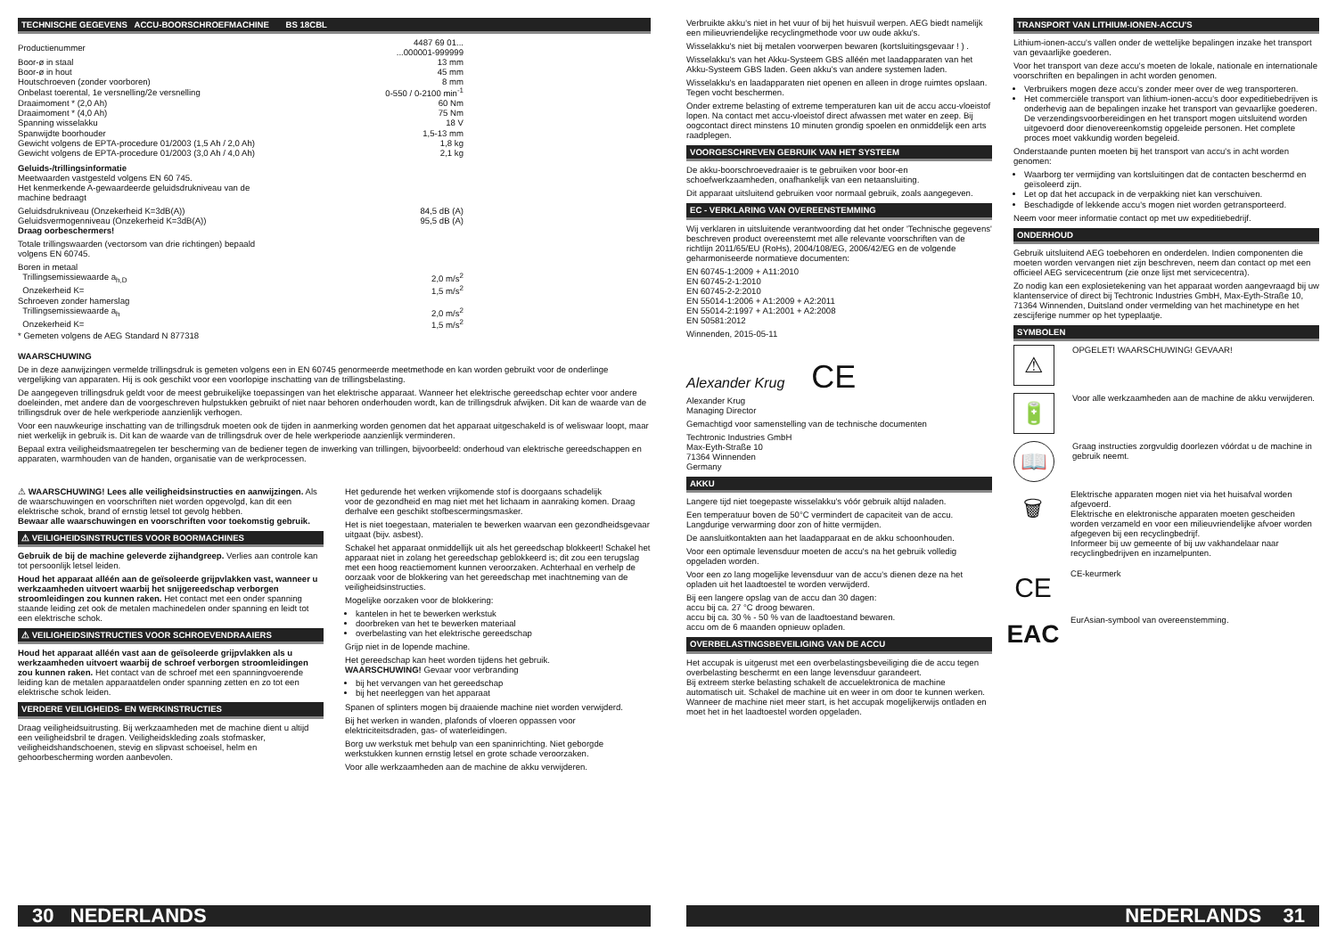TECHNISCHE GEGEVENS ACCU-BOORSCHROEFMACHINE BS 18CBL
| Productienummer | 4487 69 01... ...000001-999999 |
| Boor-ø in staal | 13 mm |
| Boor-ø in hout | 45 mm |
| Houtschroeven (zonder voorboren) | 8 mm |
| Onbelast toerental, 1e versnelling/2e versnelling | 0-550 / 0-2100 min<sup>-1</sup> |
| Draaimoment * (2,0 Ah) | 60 Nm |
| Draaimoment * (4,0 Ah) | 75 Nm |
| Spanning wisselakku | 18 V |
| Spanwijdte boorhouder | 1,5-13 mm |
| Gewicht volgens de EPTA-procedure 01/2003 (1,5 Ah / 2,0 Ah) | 1,8 kg |
| Gewicht volgens de EPTA-procedure 01/2003 (3,0 Ah / 4,0 Ah) | 2,1 kg |
Geluids-/trillingsinformatie
Meetwaarden vastgesteld volgens EN 60 745.
Het kenmerkende A-gewaardeerde geluidsdrukniveau van de
machine bedraagt
| Geluidsdrukniveau (Onzekerheid K=3dB(A)) | 84,5 dB (A) |
| Geluidsvermogenniveau (Onzekerheid K=3dB(A)) | 95,5 dB (A) |
Draag oorbeschermers!
Totale trillingswaarden (vectorsom van drie richtingen) bepaald
volgens EN 60745.
| Boren in metaal | |
| Trillingsemissiewaarde a<sub>h,D</sub> | 2,0 m/s<sup>2</sup> |
| Onzekerheid K= | 1,5 m/s<sup>2</sup> |
| Schroeven zonder hamerslag | |
| Trillingsemissiewaarde a<sub>h</sub> | 2,0 m/s<sup>2</sup> |
| Onzekerheid K= | 1,5 m/s<sup>2</sup> |
* Gemeten volgens de AEG Standard N 877318
WAARSCHUWING
De in deze aanwijzingen vermelde trillingsdruk is gemeten volgens een in EN 60745 genormeerde meetmethode en kan worden gebruikt voor de onderlinge vergelijking van apparaten. Hij is ook geschikt voor een voorlopige inschatting van de trillingsbelasting.
De aangegeven trillingsdruk geldt voor de meest gebruikelijke toepassingen van het elektrische apparaat. Wanneer het elektrische gereedschap echter voor andere doeleinden, met andere dan de voorgeschreven hulpstukken gebruikt of niet naar behoren onderhouden wordt, kan de trillingsdruk afwijken. Dit kan de waarde van de trillingsdruk over de hele werkperiode aanzienlijk verhogen.
Voor een nauwkeurige inschatting van de trillingsdruk moeten ook de tijden in aanmerking worden genomen dat het apparaat uitgeschakeld is of weliswaar loopt, maar niet werkelijk in gebruik is. Dit kan de waarde van de trillingsdruk over de hele werkperiode aanzienlijk verminderen.
Bepaal extra veiligheidsmaatregelen ter bescherming van de bediener tegen de inwerking van trillingen, bijvoorbeeld: onderhoud van elektrische gereedschappen en apparaten, warmhouden van de handen, organisatie van de werkprocessen.
⚠ WAARSCHUWING! Lees alle veiligheidsinstructies en aanwijzingen. Als de waarschuwingen en voorschriften niet worden opgevolgd, kan dit een elektrische schok, brand of ernstig letsel tot gevolg hebben.
Bewaar alle waarschuwingen en voorschriften voor toekomstig gebruik.
⚠ VEILIGHEIDSINSTRUCTIES VOOR BOORMACHINES
Gebruik de bij de machine geleverde zijhandgreep. Verlies aan controle kan tot persoonlijk letsel leiden.
Houd het apparaat alléén aan de geïsoleerde grijpvlakken vast, wanneer u werkzaamheden uitvoert waarbij het snijgereedschap verborgen stroomleidingen zou kunnen raken. Het contact met een onder spanning staande leiding zet ook de metalen machinedelen onder spanning en leidt tot een elektrische schok.
⚠ VEILIGHEIDSINSTRUCTIES VOOR SCHROEVENDRAAIERS
Houd het apparaat alléén vast aan de geïsoleerde grijpvlakken als u werkzaamheden uitvoert waarbij de schroef verborgen stroomleidingen zou kunnen raken. Het contact van de schroef met een spanningvoerende leiding kan de metalen apparaatdelen onder spanning zetten en zo tot een elektrische schok leiden.
VERDERE VEILIGHEIDS- EN WERKINSTRUCTIES
Draag veiligheidsuitrusting. Bij werkzaamheden met de machine dient u altijd een veiligheidsbril te dragen. Veiligheidskleding zoals stofmasker, veiligheidshandschoenen, stevig en slipvast schoeisel, helm en gehoorbescherming worden aanbevolen.
Het gedurende het werken vrijkomende stof is doorgaans schadelijk
voor de gezondheid en mag niet met het lichaam in aanraking komen. Draag derhalve een geschikt stofbescermingsmasker.
Het is niet toegestaan, materialen te bewerken waarvan een gezondheidsgevaar uitgaat (bijv. asbest).
Schakel het apparaat onmiddellijk uit als het gereedschap blokkeert! Schakel het apparaat niet in zolang het gereedschap geblokkeerd is; dit zou een terugslag met een hoog reactiemoment kunnen veroorzaken. Achterhaal en verhelp de oorzaak voor de blokkering van het gereedschap met inachtneming van de veiligheidsinstructies.
Mogelijke oorzaken voor de blokkering:
kantelen in het te bewerken werkstuk
doorbreken van het te bewerken materiaal
overbelasting van het elektrische gereedschap
Grijp niet in de lopende machine.
Het gereedschap kan heet worden tijdens het gebruik.
WAARSCHUWING! Gevaar voor verbranding
bij het vervangen van het gereedschap
bij het neerleggen van het apparaat
Spanen of splinters mogen bij draaiende machine niet worden verwijderd.
Bij het werken in wanden, plafonds of vloeren oppassen voor elektriciteitsdraden, gas- of waterleidingen.
Borg uw werkstuk met behulp van een spaninrichting. Niet geborgde werkstukken kunnen ernstig letsel en grote schade veroorzaken.
Voor alle werkzaamheden aan de machine de akku verwijderen.
30 NEDERLANDS
Verbruikte akku's niet in het vuur of bij het huisvuil werpen. AEG biedt namelijk een milieuvriendelijke recyclingmethode voor uw oude akku's.
Wisselakku's niet bij metalen voorwerpen bewaren (kortsluitingsgevaar ! ) .
Wisselakku's van het Akku-Systeem GBS alléén met laadapparaten van het Akku-Systeem GBS laden. Geen akku's van andere systemen laden.
Wisselakku's en laadapparaten niet openen en alleen in droge ruimtes opslaan. Tegen vocht beschermen.
Onder extreme belasting of extreme temperaturen kan uit de accu accu-vloeistof lopen. Na contact met accu-vloeistof direct afwassen met water en zeep. Bij oogcontact direct minstens 10 minuten grondig spoelen en onmiddelijk een arts raadplegen.
VOORGESCHREVEN GEBRUIK VAN HET SYSTEEM
De akku-boorschroevedraaier is te gebruiken voor boor-en schoefwerkzaamheden, onafhankelijk van een netaansluiting.
Dit apparaat uitsluitend gebruiken voor normaal gebruik, zoals aangegeven.
EC - VERKLARING VAN OVEREENSTEMMING
Wij verklaren in uitsluitende verantwoording dat het onder 'Technische gegevens' beschreven product overeenstemt met alle relevante voorschriften van de richtlijn 2011/65/EU (RoHs), 2004/108/EG, 2006/42/EG en de volgende geharmoniseerde normatieve documenten:
EN 60745-1:2009 + A11:2010
EN 60745-2-1:2010
EN 60745-2-2:2010
EN 55014-1:2006 + A1:2009 + A2:2011
EN 55014-2:1997 + A1:2001 + A2:2008
EN 50581:2012
Winnenden, 2015-05-11
Alexander Krug
CE
Alexander Krug
Managing Director
Gemachtigd voor samenstelling van de technische documenten
Techtronic Industries GmbH
Max-Eyth-Straße 10
71364 Winnenden
Germany
AKKU
Langere tijd niet toegepaste wisselakku's vóór gebruik altijd naladen.
Een temperatuur boven de 50°C vermindert de capaciteit van de accu. Langdurige verwarming door zon of hitte vermijden.
De aansluitkontakten aan het laadapparaat en de akku schoonhouden.
Voor een optimale levensduur moeten de accu's na het gebruik volledig opgeladen worden.
Voor een zo lang mogelijke levensduur van de accu's dienen deze na het opladen uit het laadtoestel te worden verwijderd.
Bij een langere opslag van de accu dan 30 dagen:
accu bij ca. 27 °C droog bewaren.
accu bij ca. 30 % - 50 % van de laadtoestand bewaren.
accu om de 6 maanden opnieuw opladen.
OVERBELASTINGSBEVEILIGING VAN DE ACCU
Het accupak is uitgerust met een overbelastingsbeveiliging die de accu tegen overbelasting beschermt en een lange levensduur garandeert.
Bij extreem sterke belasting schakelt de accuelektronica de machine automatisch uit. Schakel de machine uit en weer in om door te kunnen werken. Wanneer de machine niet meer start, is het accupak mogelijkerwijs ontladen en moet het in het laadtoestel worden opgeladen.
TRANSPORT VAN LITHIUM-IONEN-ACCU'S
Lithium-ionen-accu's vallen onder de wettelijke bepalingen inzake het transport van gevaarlijke goederen.
Voor het transport van deze accu's moeten de lokale, nationale en internationale voorschriften en bepalingen in acht worden genomen.
Verbruikers mogen deze accu's zonder meer over de weg transporteren.
Het commerciële transport van lithium-ionen-accu's door expeditiebedrijven is onderhevig aan de bepalingen inzake het transport van gevaarlijke goederen. De verzendingsvoorbereidingen en het transport mogen uitsluitend worden uitgevoerd door dienovereenkomstig opgeleide personen. Het complete proces moet vakkundig worden begeleid.
Onderstaande punten moeten bij het transport van accu's in acht worden genomen:
Waarborg ter vermijding van kortsluitingen dat de contacten beschermd en geïsoleerd zijn.
Let op dat het accupack in de verpakking niet kan verschuiven.
Beschadigde of lekkende accu's mogen niet worden getransporteerd.
Neem voor meer informatie contact op met uw expeditiebedrijf.
ONDERHOUD
Gebruik uitsluitend AEG toebehoren en onderdelen. Indien componenten die moeten worden vervangen niet zijn beschreven, neem dan contact op met een officieel AEG servicecentrum (zie onze lijst met servicecentra).
Zo nodig kan een explosietekening van het apparaat worden aangevraagd bij uw klantenservice of direct bij Techtronic Industries GmbH, Max-Eyth-Straße 10, 71364 Winnenden, Duitsland onder vermelding van het machinetype en het zescijferige nummer op het typeplaatje.
SYMBOLEN
⚠
OPGELET! WAARSCHUWING! GEVAAR!
🔋
Voor alle werkzaamheden aan de machine de akku verwijderen.
📖
Graag instructies zorgvuldig doorlezen vóórdat u de machine in gebruik neemt.
🗑
Elektrische apparaten mogen niet via het huisafval worden afgevoerd.
Elektrische en elektronische apparaten moeten gescheiden worden verzameld en voor een milieuvriendelijke afvoer worden afgegeven bij een recyclingbedrijf.
Informeer bij uw gemeente of bij uw vakhandelaar naar recyclingbedrijven en inzamelpunten.
CE
CE-keurmerk
EAC
EurAsian-symbool van overeenstemming.
NEDERLANDS 31